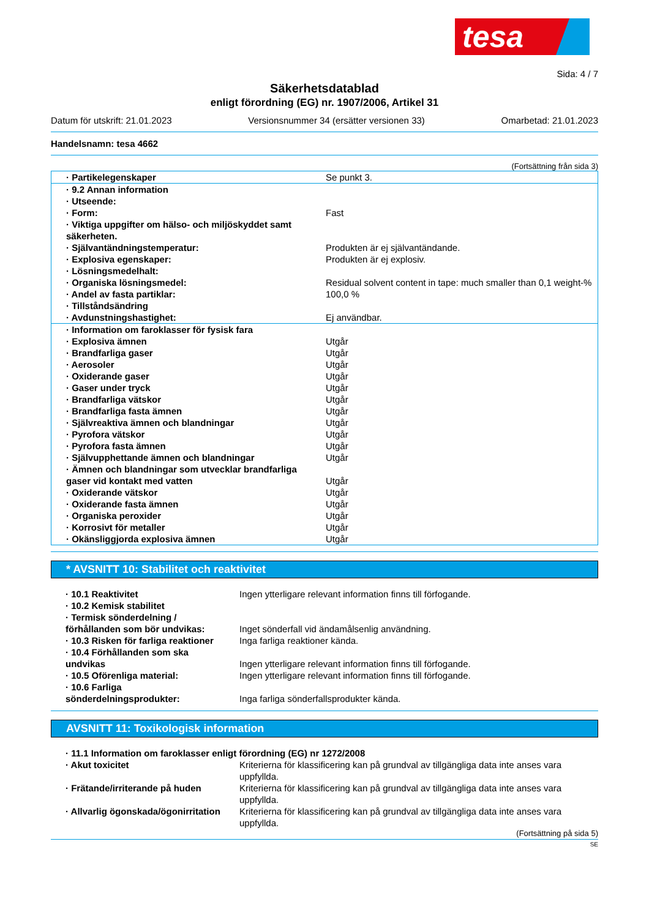tesa
Sida: 4 / 7
Säkerhetsdatablad
enligt förordning (EG) nr. 1907/2006, Artikel 31
Datum för utskrift: 21.01.2023 Versionsnummer 34 (ersätter versionen 33) Omarbetad: 21.01.2023
Handelsnamn: tesa 4662
(Fortsättning från sida 3)
| · Partikelegenskaper | Se punkt 3. |
| · 9.2 Annan information | |
| · Utseende: | |
| · Form: | Fast |
| · Viktiga uppgifter om hälso- och miljöskyddet samt säkerheten. | |
| · Självantändningstemperatur: | Produkten är ej självantändande. |
| · Explosiva egenskaper: | Produkten är ej explosiv. |
| · Lösningsmedelhalt: | |
| · Organiska lösningsmedel: | Residual solvent content in tape: much smaller than 0,1 weight-% |
| · Andel av fasta partiklar: | 100,0 % |
| · Tillståndsändring | |
| · Avdunstningshastighet: | Ej användbar. |
| · Information om faroklasser för fysisk fara | |
| · Explosiva ämnen | Utgår |
| · Brandfarliga gaser | Utgår |
| · Aerosoler | Utgår |
| · Oxiderande gaser | Utgår |
| · Gaser under tryck | Utgår |
| · Brandfarliga vätskor | Utgår |
| · Brandfarliga fasta ämnen | Utgår |
| · Självreaktiva ämnen och blandningar | Utgår |
| · Pyrofora vätskor | Utgår |
| · Pyrofora fasta ämnen | Utgår |
| · Självupphettande ämnen och blandningar | Utgår |
| · Ämnen och blandningar som utvecklar brandfarliga gaser vid kontakt med vatten | Utgår |
| · Oxiderande vätskor | Utgår |
| · Oxiderande fasta ämnen | Utgår |
| · Organiska peroxider | Utgår |
| · Korrosivt för metaller | Utgår |
| · Okänsliggjorda explosiva ämnen | Utgår |
* AVSNITT 10: Stabilitet och reaktivitet
| · 10.1 Reaktivitet | Ingen ytterligare relevant information finns till förfogande. |
| · 10.2 Kemisk stabilitet | |
| · Termisk sönderdelning / förhållanden som bör undvikas: | Inget sönderfall vid ändamålsenlig användning. |
| · 10.3 Risken för farliga reaktioner | Inga farliga reaktioner kända. |
| · 10.4 Förhållanden som ska undvikas | Ingen ytterligare relevant information finns till förfogande. |
| · 10.5 Oförenliga material: | Ingen ytterligare relevant information finns till förfogande. |
| · 10.6 Farliga sönderdelningsprodukter: | Inga farliga sönderfallsprodukter kända. |
AVSNITT 11: Toxikologisk information
| · 11.1 Information om faroklasser enligt förordning (EG) nr 1272/2008 | |
| · Akut toxicitet | Kriterierna för klassificering kan på grundval av tillgängliga data inte anses vara uppfyllda. |
| · Frätande/irriterande på huden | Kriterierna för klassificering kan på grundval av tillgängliga data inte anses vara uppfyllda. |
| · Allvarlig ögonskada/ögonirritation | Kriterierna för klassificering kan på grundval av tillgängliga data inte anses vara uppfyllda. |
(Fortsättning på sida 5)
SE